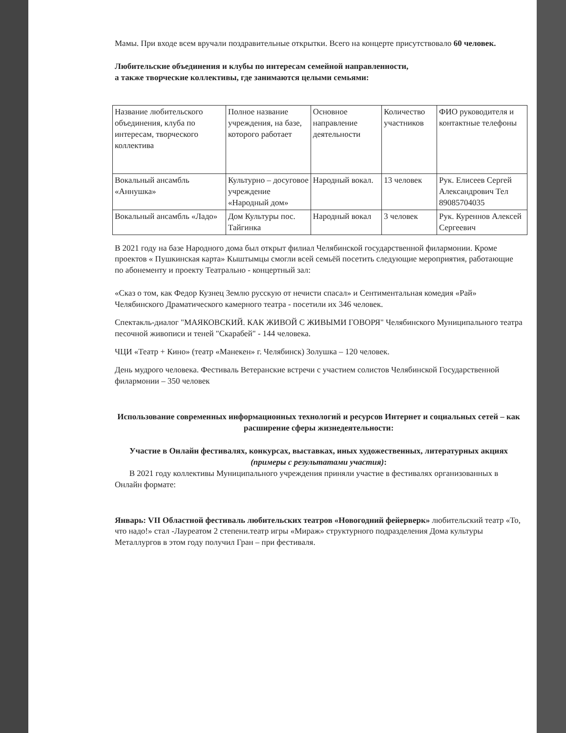Мамы. При входе всем вручали поздравительные открытки. Всего на концерте присутствовало 60 человек.
Любительские объединения и клубы по интересам семейной направленности,
а также творческие коллективы, где занимаются целыми семьями:
| Название любительского объединения, клуба по интересам, творческого коллектива | Полное название учреждения, на базе, которого работает | Основное направление деятельности | Количество участников | ФИО руководителя и контактные телефоны |
| Вокальный ансамбль «Аннушка» | Культурно – досуговое учреждение «Народный дом» | Народный вокал. | 13 человек | Рук. Елисеев Сергей Александрович Тел 89085704035 |
| Вокальный ансамбль «Ладо» | Дом Культуры пос. Тайгинка | Народный вокал | 3 человек | Рук. Куреннов Алексей Сергеевич |
В 2021 году на базе Народного дома был открыт филиал Челябинской государственной филармонии. Кроме проектов « Пушкинская карта» Кыштымцы смогли всей семьёй посетить следующие мероприятия, работающие по абонементу и проекту Театрально - концертный зал:
«Сказ о том, как Федор Кузнец Землю русскую от нечисти спасал» и Сентиментальная комедия «Рай» Челябинского Драматического камерного театра - посетили их 346 человек.
Спектакль-диалог "МАЯКОВСКИЙ. КАК ЖИВОЙ С ЖИВЫМИ ГОВОРЯ" Челябинского Муниципального театра песочной живописи и теней "Скарабей" - 144 человека.
ЧЦИ «Театр + Кино» (театр «Манекен» г. Челябинск) Золушка – 120 человек.
День мудрого человека. Фестиваль Ветеранские встречи с участием солистов Челябинской Государственной филармонии – 350 человек
Использование современных информационных технологий и ресурсов Интернет и социальных сетей – как расширение сферы жизнедеятельности:
Участие в Онлайн фестивалях, конкурсах, выставках, иных художественных, литературных акциях (примеры с результатами участия):
В 2021 году коллективы Муниципального учреждения приняли участие в фестивалях организованных в Онлайн формате:
Январь: VII Областной фестиваль любительских театров «Новогодний фейерверк» любительский театр «То, что надо!» стал -Лауреатом 2 степени.театр игры «Мираж» структурного подразделения Дома культуры Металлургов в этом году получил Гран – при фестиваля.